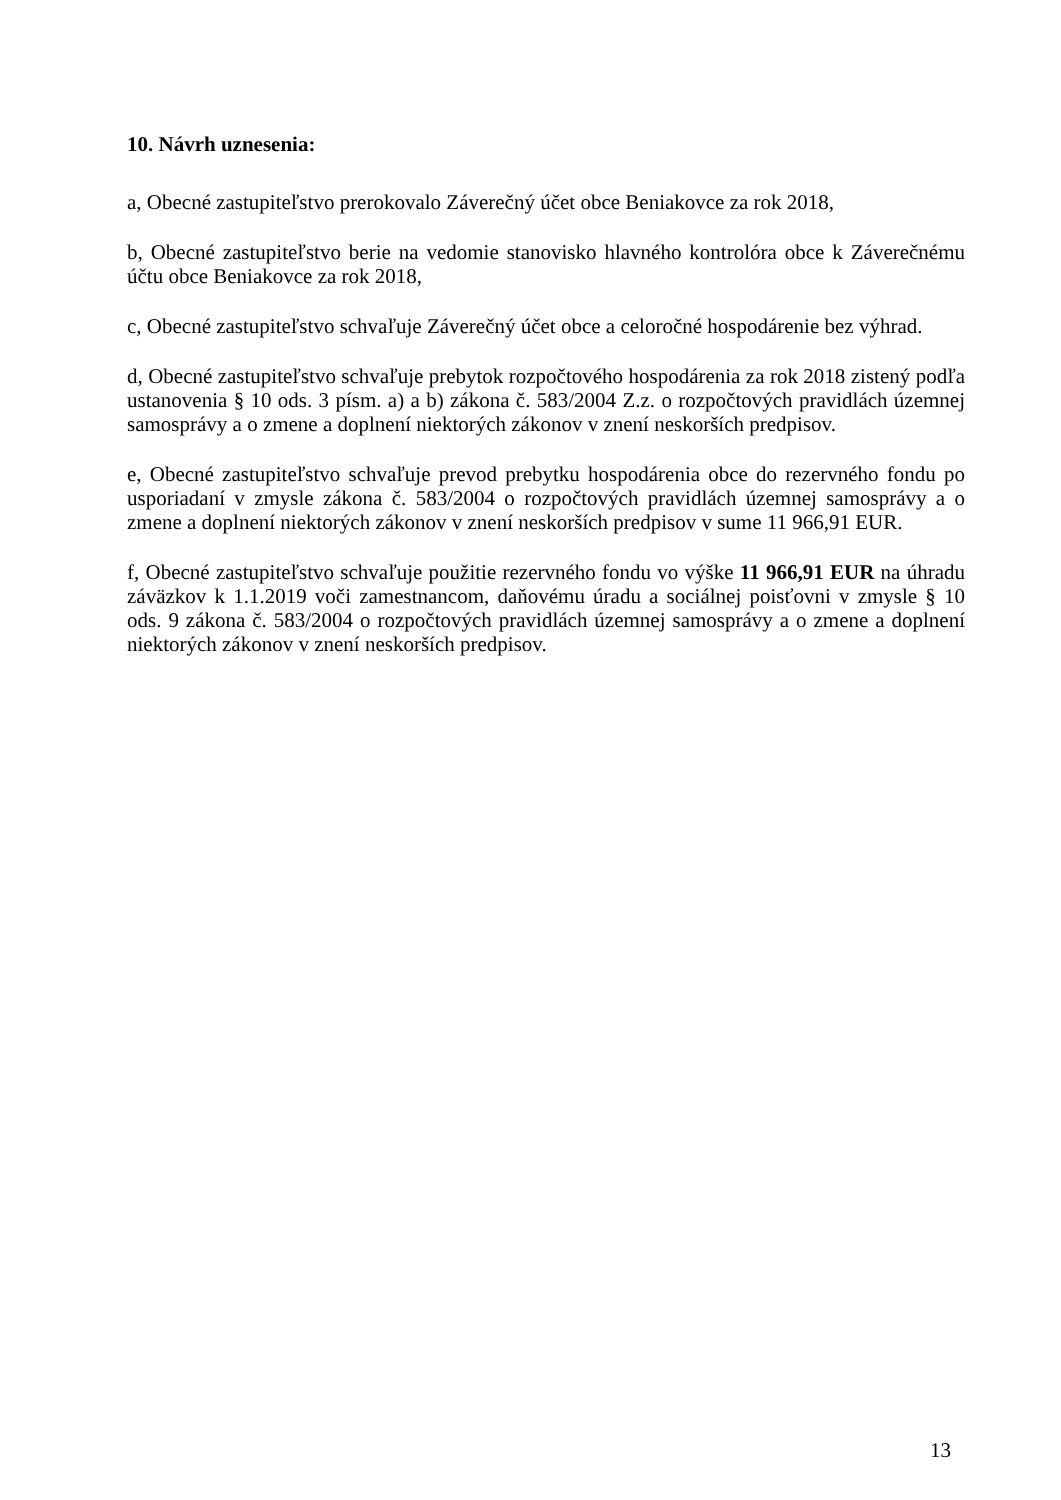10. Návrh uznesenia:
a, Obecné zastupiteľstvo prerokovalo Záverečný účet obce Beniakovce za rok 2018,
b, Obecné zastupiteľstvo berie na vedomie stanovisko hlavného kontrolóra obce k Záverečnému účtu obce Beniakovce za rok 2018,
c, Obecné zastupiteľstvo schvaľuje Záverečný účet obce a celoročné hospodárenie bez výhrad.
d, Obecné zastupiteľstvo schvaľuje prebytok rozpočtového hospodárenia za rok 2018 zistený podľa ustanovenia § 10 ods. 3 písm. a) a b) zákona č. 583/2004 Z.z. o rozpočtových pravidlách územnej samosprávy a o zmene a doplnení niektorých zákonov v znení neskorších predpisov.
e, Obecné zastupiteľstvo schvaľuje prevod prebytku hospodárenia obce do rezervného fondu po usporiadaní v zmysle zákona č. 583/2004 o rozpočtových pravidlách územnej samosprávy a o zmene a doplnení niektorých zákonov v znení neskorších predpisov v sume 11 966,91 EUR.
f, Obecné zastupiteľstvo schvaľuje použitie rezervného fondu vo výške 11 966,91 EUR na úhradu záväzkov k 1.1.2019 voči zamestnancom, daňovému úradu a sociálnej poisťovni v zmysle § 10 ods. 9 zákona č. 583/2004 o rozpočtových pravidlách územnej samosprávy a o zmene a doplnení niektorých zákonov v znení neskorších predpisov.
13